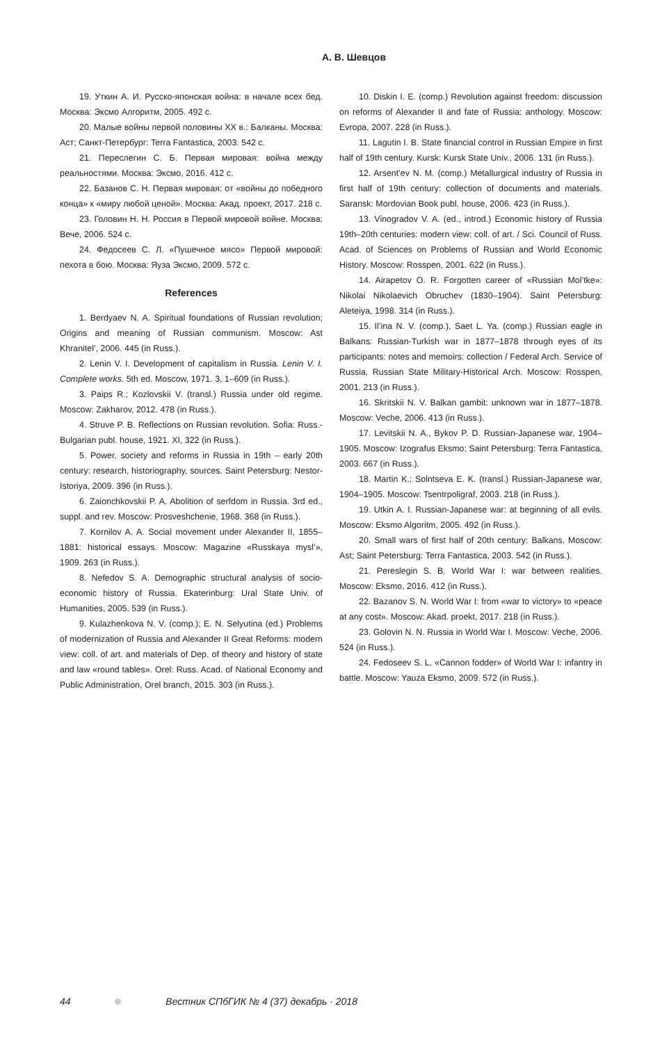А. В. Шевцов
19. Уткин А. И. Русско-японская война: в начале всех бед. Москва: Эксмо Алгоритм, 2005. 492 с.
20. Малые войны первой половины XX в.: Балканы. Москва: Аст; Санкт-Петербург: Terra Fantastica, 2003. 542 с.
21. Переслегин С. Б. Первая мировая: война между реальностями. Москва: Эксмо, 2016. 412 с.
22. Базанов С. Н. Первая мировая: от «войны до победного конца» к «миру любой ценой». Москва: Акад. проект, 2017. 218 с.
23. Головин Н. Н. Россия в Первой мировой войне. Москва: Вече, 2006. 524 с.
24. Федосеев С. Л. «Пушечное мясо» Первой мировой: пехота в бою. Москва: Яуза Эксмо, 2009. 572 с.
References
1. Berdyaev N. A. Spiritual foundations of Russian revolution; Origins and meaning of Russian communism. Moscow: Ast Khranitel’, 2006. 445 (in Russ.).
2. Lenin V. I. Development of capitalism in Russia. Lenin V. I. Complete works. 5th ed. Moscow, 1971. 3, 1–609 (in Russ.).
3. Paips R.; Kozlovskii V. (transl.) Russia under old regime. Moscow: Zakharov, 2012. 478 (in Russ.).
4. Struve P. B. Reflections on Russian revolution. Sofia: Russ.-Bulgarian publ. house, 1921. XI, 322 (in Russ.).
5. Power, society and reforms in Russia in 19th – early 20th century: research, historiography, sources. Saint Petersburg: Nestor-Istoriya, 2009. 396 (in Russ.).
6. Zaionchkovskii P. A. Abolition of serfdom in Russia. 3rd ed., suppl. and rev. Moscow: Prosveshchenie, 1968. 368 (in Russ.).
7. Kornilov A. A. Social movement under Alexander II, 1855–1881: historical essays. Moscow: Magazine «Russkaya mysl’», 1909. 263 (in Russ.).
8. Nefedov S. A. Demographic structural analysis of socio-economic history of Russia. Ekaterinburg: Ural State Univ. of Humanities, 2005. 539 (in Russ.).
9. Kulazhenkova N. V. (comp.); E. N. Selyutina (ed.) Problems of modernization of Russia and Alexander II Great Reforms: modern view: coll. of art. and materials of Dep. of theory and history of state and law «round tables». Orel: Russ. Acad. of National Economy and Public Administration, Orel branch, 2015. 303 (in Russ.).
10. Diskin I. E. (comp.) Revolution against freedom: discussion on reforms of Alexander II and fate of Russia: anthology. Moscow: Evropa, 2007. 228 (in Russ.).
11. Lagutin I. B. State financial control in Russian Empire in first half of 19th century. Kursk: Kursk State Univ., 2006. 131 (in Russ.).
12. Arsent’ev N. M. (comp.) Metallurgical industry of Russia in first half of 19th century: collection of documents and materials. Saransk: Mordovian Book publ. house, 2006. 423 (in Russ.).
13. Vinogradov V. A. (ed., introd.) Economic history of Russia 19th–20th centuries: modern view: coll. of art. / Sci. Council of Russ. Acad. of Sciences on Problems of Russian and World Economic History. Moscow: Rosspen, 2001. 622 (in Russ.).
14. Airapetov O. R. Forgotten career of «Russian Mol’tke»: Nikolai Nikolaevich Obruchev (1830–1904). Saint Petersburg: Aleteiya, 1998. 314 (in Russ.).
15. Il’ina N. V. (comp.), Saet L. Ya. (comp.) Russian eagle in Balkans: Russian-Turkish war in 1877–1878 through eyes of its participants: notes and memoirs: collection / Federal Arch. Service of Russia, Russian State Military-Historical Arch. Moscow: Rosspen, 2001. 213 (in Russ.).
16. Skritskii N. V. Balkan gambit: unknown war in 1877–1878. Moscow: Veche, 2006. 413 (in Russ.).
17. Levitskii N. A., Bykov P. D. Russian-Japanese war, 1904–1905. Moscow: Izografus Eksmo; Saint Petersburg: Terra Fantastica, 2003. 667 (in Russ.).
18. Martin K.; Solntseva E. K. (transl.) Russian-Japanese war, 1904–1905. Moscow: Tsentrpoligraf, 2003. 218 (in Russ.).
19. Utkin A. I. Russian-Japanese war: at beginning of all evils. Moscow: Eksmo Algoritm, 2005. 492 (in Russ.).
20. Small wars of first half of 20th century: Balkans. Moscow: Ast; Saint Petersburg: Terra Fantastica, 2003. 542 (in Russ.).
21. Pereslegin S. B. World War I: war between realities. Moscow: Eksmo, 2016. 412 (in Russ.).
22. Bazanov S. N. World War I: from «war to victory» to «peace at any cost». Moscow: Akad. proekt, 2017. 218 (in Russ.).
23. Golovin N. N. Russia in World War I. Moscow: Veche, 2006. 524 (in Russ.).
24. Fedoseev S. L. «Cannon fodder» of World War I: infantry in battle. Moscow: Yauza Eksmo, 2009. 572 (in Russ.).
44 Вестник СПбГИК № 4 (37) декабрь · 2018